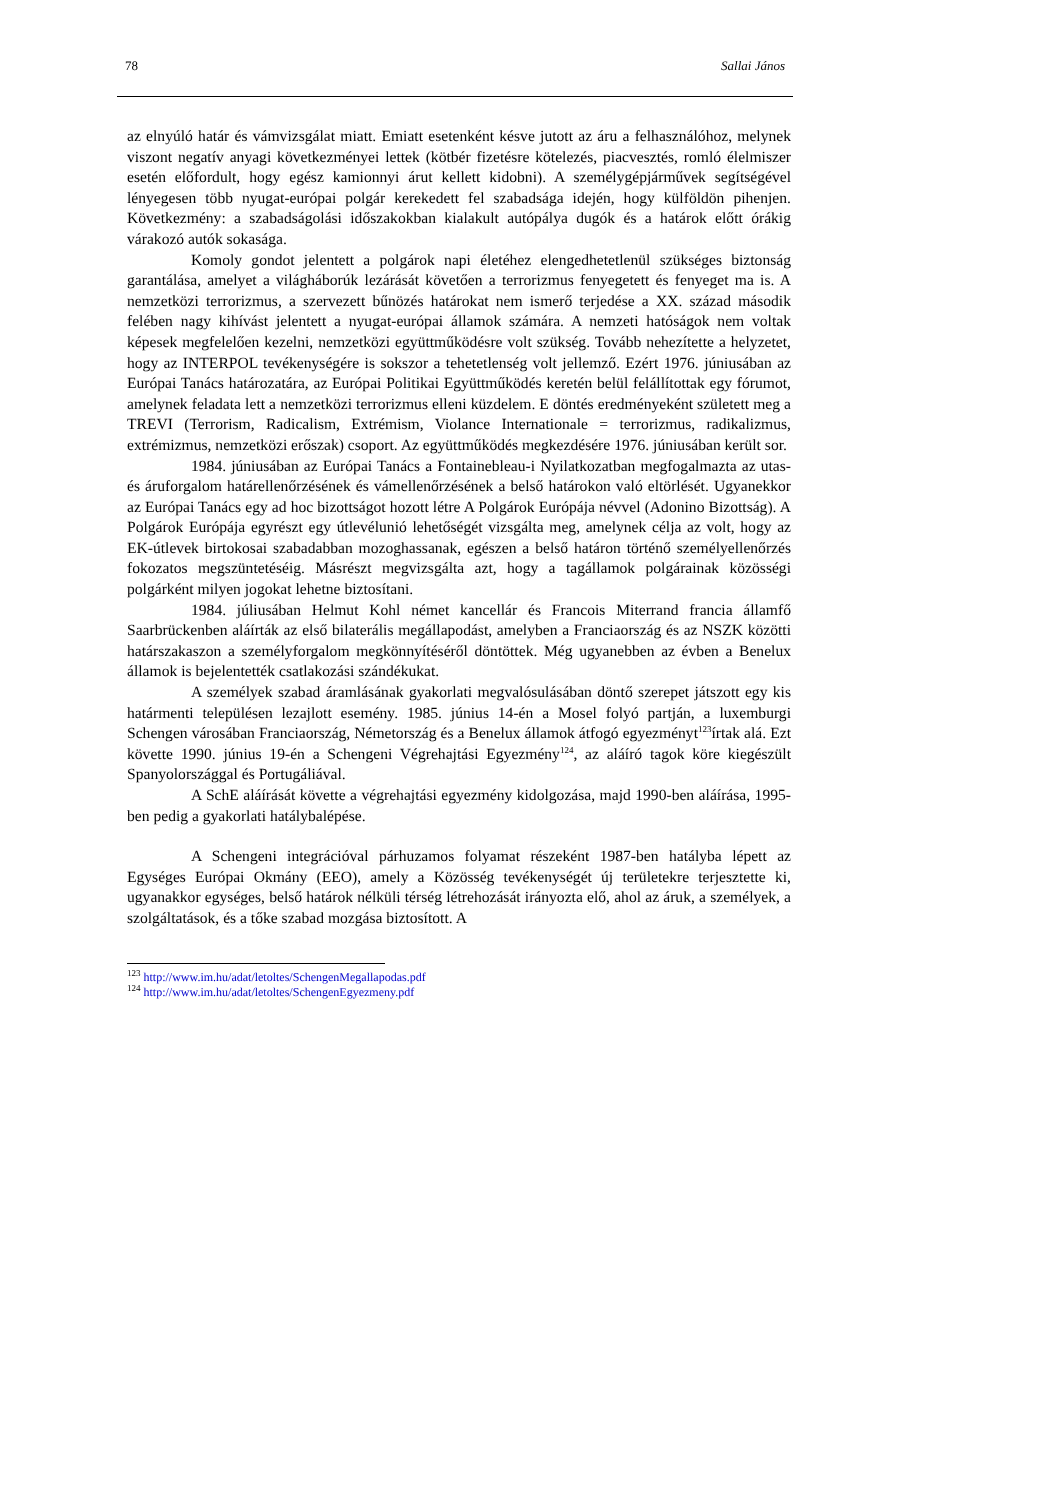78 Sallai János
az elnyúló határ és vámvizsgálat miatt. Emiatt esetenként késve jutott az áru a felhasználóhoz, melynek viszont negatív anyagi következményei lettek (kötbér fizetésre kötelezés, piacvesztés, romló élelmiszer esetén előfordult, hogy egész kamionnyi árut kellett kidobni). A személygépjárművek segítségével lényegesen több nyugat-európai polgár kerekedett fel szabadsága idején, hogy külföldön pihenjen. Következmény: a szabadságolási időszakokban kialakult autópálya dugók és a határok előtt órákig várakozó autók sokasága.
Komoly gondot jelentett a polgárok napi életéhez elengedhetetlenül szükséges biztonság garantálása, amelyet a világháborúk lezárását követően a terrorizmus fenyegetett és fenyeget ma is. A nemzetközi terrorizmus, a szervezett bűnözés határokat nem ismerő terjedése a XX. század második felében nagy kihívást jelentett a nyugat-európai államok számára. A nemzeti hatóságok nem voltak képesek megfelelően kezelni, nemzetközi együttműködésre volt szükség. Tovább nehezítette a helyzetet, hogy az INTERPOL tevékenységére is sokszor a tehetetlenség volt jellemző. Ezért 1976. júniusában az Európai Tanács határozatára, az Európai Politikai Együttműködés keretén belül felállítottak egy fórumot, amelynek feladata lett a nemzetközi terrorizmus elleni küzdelem. E döntés eredményeként született meg a TREVI (Terrorism, Radicalism, Extrémism, Violance Internationale = terrorizmus, radikalizmus, extrémizmus, nemzetközi erőszak) csoport. Az együttműködés megkezdésére 1976. júniusában került sor.
1984. júniusában az Európai Tanács a Fontainebleau-i Nyilatkozatban megfogalmazta az utas- és áruforgalom határellenőrzésének és vámellenőrzésének a belső határokon való eltörlését. Ugyanekkor az Európai Tanács egy ad hoc bizottságot hozott létre A Polgárok Európája névvel (Adonino Bizottság). A Polgárok Európája egyrészt egy útlevélunió lehetőségét vizsgálta meg, amelynek célja az volt, hogy az EK-útlevek birtokosai szabadabban mozoghassanak, egészen a belső határon történő személyellenőrzés fokozatos megszüntetéséig. Másrészt megvizsgálta azt, hogy a tagállamok polgárainak közösségi polgárként milyen jogokat lehetne biztosítani.
1984. júliusában Helmut Kohl német kancellár és Francois Miterrand francia államfő Saarbrückenben aláírták az első bilaterális megállapodást, amelyben a Franciaország és az NSZK közötti határszakaszon a személyforgalom megkönnyítéséről döntöttek. Még ugyanebben az évben a Benelux államok is bejelentették csatlakozási szándékukat.
A személyek szabad áramlásának gyakorlati megvalósulásában döntő szerepet játszott egy kis határmenti településen lezajlott esemény. 1985. június 14-én a Mosel folyó partján, a luxemburgi Schengen városában Franciaország, Németország és a Benelux államok átfogó egyezményt<sup>123</sup>írtak alá. Ezt követte 1990. június 19-én a Schengeni Végrehajtási Egyezmény<sup>124</sup>, az aláíró tagok köre kiegészült Spanyolországgal és Portugáliával.
A SchE aláírását követte a végrehajtási egyezmény kidolgozása, majd 1990-ben aláírása, 1995-ben pedig a gyakorlati hatálybalépése.
A Schengeni integrációval párhuzamos folyamat részeként 1987-ben hatályba lépett az Egységes Európai Okmány (EEO), amely a Közösség tevékenységét új területekre terjesztette ki, ugyanakkor egységes, belső határok nélküli térség létrehozását irányozta elő, ahol az áruk, a személyek, a szolgáltatások, és a tőke szabad mozgása biztosított. A
<sup>123</sup> http://www.im.hu/adat/letoltes/SchengenMegallapodas.pdf
<sup>124</sup> http://www.im.hu/adat/letoltes/SchengenEgyezmeny.pdf